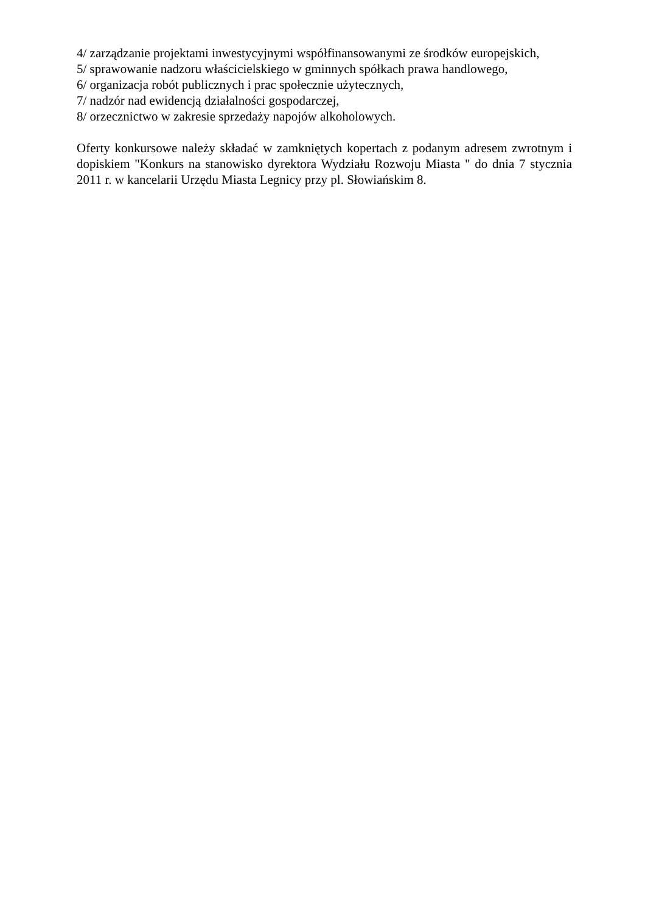4/ zarządzanie projektami inwestycyjnymi współfinansowanymi ze środków europejskich,
5/ sprawowanie nadzoru właścicielskiego w gminnych spółkach prawa handlowego,
6/ organizacja robót publicznych i prac społecznie użytecznych,
7/ nadzór nad ewidencją działalności gospodarczej,
8/ orzecznictwo w zakresie sprzedaży napojów alkoholowych.
Oferty konkursowe należy składać w zamkniętych kopertach z podanym adresem zwrotnym i dopiskiem "Konkurs na stanowisko dyrektora Wydziału Rozwoju Miasta " do dnia 7 stycznia 2011 r. w kancelarii Urzędu Miasta Legnicy przy pl. Słowiańskim 8.